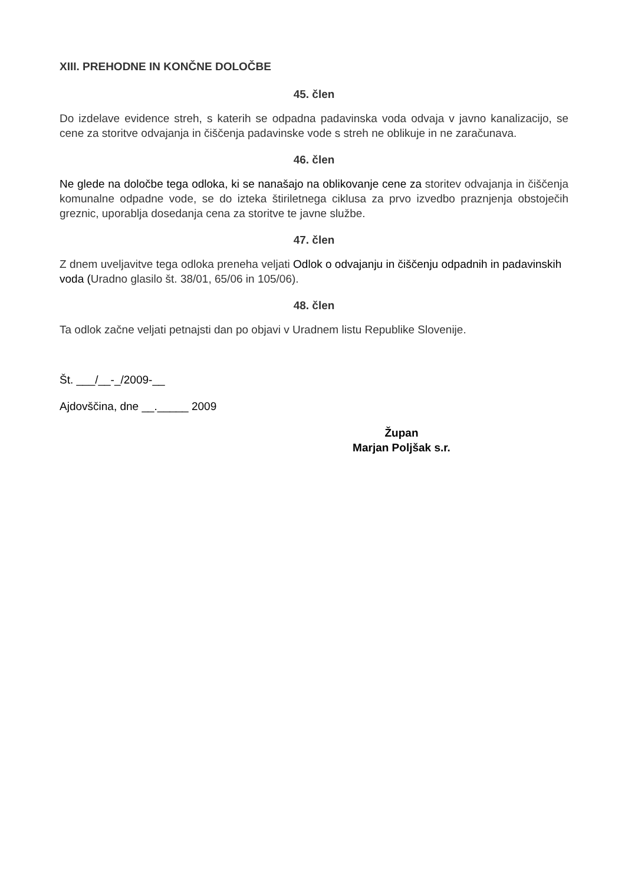XIII. PREHODNE IN KONČNE DOLOČBE
45. člen
Do izdelave evidence streh, s katerih se odpadna padavinska voda odvaja v javno kanalizacijo, se cene za storitve odvajanja in čiščenja padavinske vode s streh ne oblikuje in ne zaračunava.
46. člen
Ne glede na določbe tega odloka, ki se nanašajo na oblikovanje cene za storitev odvajanja in čiščenja komunalne odpadne vode, se do izteka štiriletnega ciklusa za prvo izvedbo praznjenja obstoječih greznic, uporablja dosedanja cena za storitve te javne službe.
47. člen
Z dnem uveljavitve tega odloka preneha veljati Odlok o odvajanju in čiščenju odpadnih in padavinskih voda (Uradno glasilo št. 38/01, 65/06 in 105/06).
48. člen
Ta odlok začne veljati petnajsti dan po objavi v Uradnem listu Republike Slovenije.
Št. ___/__-_/2009-__
Ajdovščina, dne __._____ 2009
Župan
Marjan Poljšak s.r.